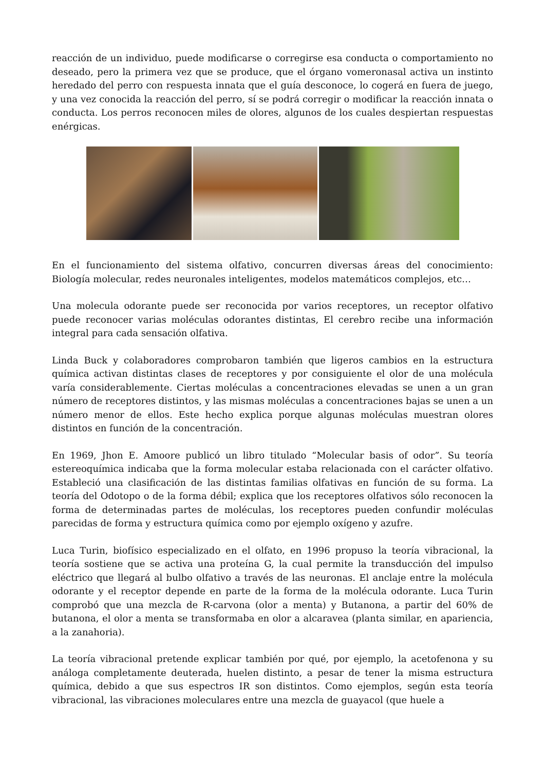reacción de un individuo, puede modificarse o corregirse esa conducta o comportamiento no deseado, pero la primera vez que se produce, que el órgano vomeronasal activa un instinto heredado del perro con respuesta innata que el guía desconoce, lo cogerá en fuera de juego, y una vez conocida la reacción del perro, sí se podrá corregir o modificar la reacción innata o conducta. Los perros reconocen miles de olores, algunos de los cuales despiertan respuestas enérgicas.
En el funcionamiento del sistema olfativo, concurren diversas áreas del conocimiento: Biología molecular, redes neuronales inteligentes, modelos matemáticos complejos, etc…
Una molecula odorante puede ser reconocida por varios receptores, un receptor olfativo puede reconocer varias moléculas odorantes distintas, El cerebro recibe una información integral para cada sensación olfativa.
Linda Buck y colaboradores comprobaron también que ligeros cambios en la estructura química activan distintas clases de receptores y por consiguiente el olor de una molécula varía considerablemente. Ciertas moléculas a concentraciones elevadas se unen a un gran número de receptores distintos, y las mismas moléculas a concentraciones bajas se unen a un número menor de ellos. Este hecho explica porque algunas moléculas muestran olores distintos en función de la concentración.
En 1969, Jhon E. Amoore publicó un libro titulado “Molecular basis of odor”. Su teoría estereoquímica indicaba que la forma molecular estaba relacionada con el carácter olfativo. Estableció una clasificación de las distintas familias olfativas en función de su forma. La teoría del Odotopo o de la forma débil; explica que los receptores olfativos sólo reconocen la forma de determinadas partes de moléculas, los receptores pueden confundir moléculas parecidas de forma y estructura química como por ejemplo oxígeno y azufre.
Luca Turin, biofísico especializado en el olfato, en 1996 propuso la teoría vibracional, la teoría sostiene que se activa una proteína G, la cual permite la transducción del impulso eléctrico que llegará al bulbo olfativo a través de las neuronas. El anclaje entre la molécula odorante y el receptor depende en parte de la forma de la molécula odorante. Luca Turin comprobó que una mezcla de R-carvona (olor a menta) y Butanona, a partir del 60% de butanona, el olor a menta se transformaba en olor a alcaravea (planta similar, en apariencia, a la zanahoria).
La teoría vibracional pretende explicar también por qué, por ejemplo, la acetofenona y su análoga completamente deuterada, huelen distinto, a pesar de tener la misma estructura química, debido a que sus espectros IR son distintos. Como ejemplos, según esta teoría vibracional, las vibraciones moleculares entre una mezcla de guayacol (que huele a